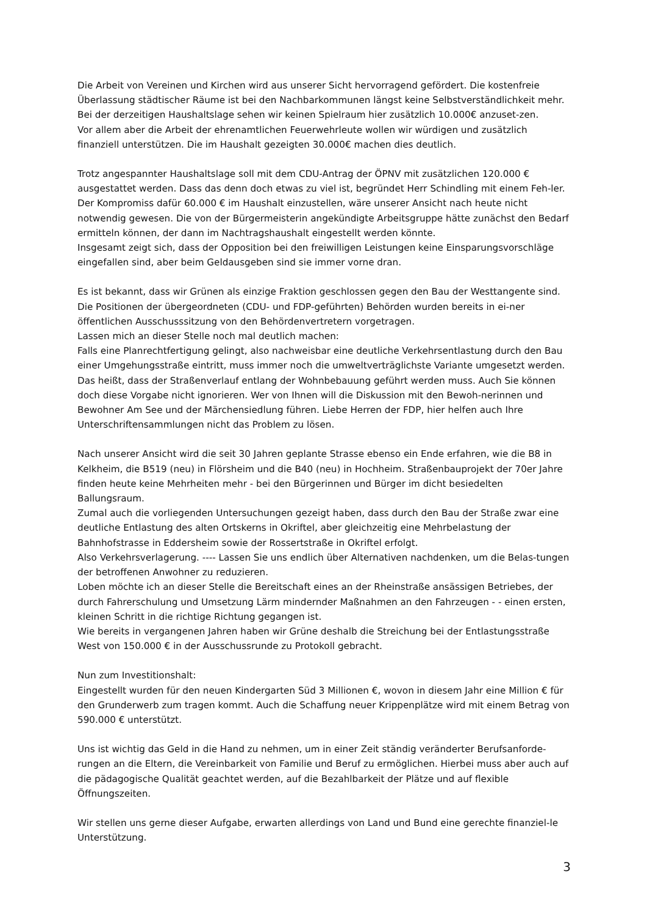Die Arbeit von Vereinen und Kirchen wird aus unserer Sicht hervorragend gefördert. Die kostenfreie Überlassung städtischer Räume ist bei den Nachbarkommunen längst keine Selbstverständlichkeit mehr. Bei der derzeitigen Haushaltslage sehen wir keinen Spielraum hier zusätzlich 10.000€ anzuset-zen.
Vor allem aber die Arbeit der ehrenamtlichen Feuerwehrleute wollen wir würdigen und zusätzlich finanziell unterstützen. Die im Haushalt gezeigten 30.000€ machen dies deutlich.
Trotz angespannter Haushaltslage soll mit dem CDU-Antrag der ÖPNV mit zusätzlichen 120.000 € ausgestattet werden. Dass das denn doch etwas zu viel ist, begründet Herr Schindling mit einem Feh-ler. Der Kompromiss dafür 60.000 € im Haushalt einzustellen, wäre unserer Ansicht nach heute nicht notwendig gewesen. Die von der Bürgermeisterin angekündigte Arbeitsgruppe hätte zunächst den Bedarf ermitteln können, der dann im Nachtragshaushalt eingestellt werden könnte.
Insgesamt zeigt sich, dass der Opposition bei den freiwilligen Leistungen keine Einsparungsvorschläge eingefallen sind, aber beim Geldausgeben sind sie immer vorne dran.
Es ist bekannt, dass wir Grünen als einzige Fraktion geschlossen gegen den Bau der Westtangente sind. Die Positionen der übergeordneten (CDU- und FDP-geführten) Behörden wurden bereits in ei-ner öffentlichen Ausschusssitzung von den Behördenvertretern vorgetragen.
Lassen mich an dieser Stelle noch mal deutlich machen:
Falls eine Planrechtfertigung gelingt, also nachweisbar eine deutliche Verkehrsentlastung durch den Bau einer Umgehungsstraße eintritt, muss immer noch die umweltverträglichste Variante umgesetzt werden. Das heißt, dass der Straßenverlauf entlang der Wohnbebauung geführt werden muss. Auch Sie können doch diese Vorgabe nicht ignorieren. Wer von Ihnen will die Diskussion mit den Bewoh-nerinnen und Bewohner Am See und der Märchensiedlung führen. Liebe Herren der FDP, hier helfen auch Ihre Unterschriftensammlungen nicht das Problem zu lösen.
Nach unserer Ansicht wird die seit 30 Jahren geplante Strasse ebenso ein Ende erfahren, wie die B8 in Kelkheim, die B519 (neu) in Flörsheim und die B40 (neu) in Hochheim. Straßenbauprojekt der 70er Jahre finden heute keine Mehrheiten mehr - bei den Bürgerinnen und Bürger im dicht besiedelten Ballungsraum.
Zumal auch die vorliegenden Untersuchungen gezeigt haben, dass durch den Bau der Straße zwar eine deutliche Entlastung des alten Ortskerns in Okriftel, aber gleichzeitig eine Mehrbelastung der Bahnhofstrasse in Eddersheim sowie der Rossertstraße in Okriftel erfolgt.
Also Verkehrsverlagerung. ---- Lassen Sie uns endlich über Alternativen nachdenken, um die Belas-tungen der betroffenen Anwohner zu reduzieren.
Loben möchte ich an dieser Stelle die Bereitschaft eines an der Rheinstraße ansässigen Betriebes, der durch Fahrerschulung und Umsetzung Lärm mindernder Maßnahmen an den Fahrzeugen - - einen ersten, kleinen Schritt in die richtige Richtung gegangen ist.
Wie bereits in vergangenen Jahren haben wir Grüne deshalb die Streichung bei der Entlastungsstraße West von 150.000 € in der Ausschussrunde zu Protokoll gebracht.
Nun zum Investitionshalt:
Eingestellt wurden für den neuen Kindergarten Süd 3 Millionen €, wovon in diesem Jahr eine Million € für den Grunderwerb zum tragen kommt. Auch die Schaffung neuer Krippenplätze wird mit einem Betrag von 590.000 € unterstützt.
Uns ist wichtig das Geld in die Hand zu nehmen, um in einer Zeit ständig veränderter Berufsanforde-rungen an die Eltern, die Vereinbarkeit von Familie und Beruf zu ermöglichen. Hierbei muss aber auch auf die pädagogische Qualität geachtet werden, auf die Bezahlbarkeit der Plätze und auf flexible Öffnungszeiten.
Wir stellen uns gerne dieser Aufgabe, erwarten allerdings von Land und Bund eine gerechte finanziel-le Unterstützung.
3